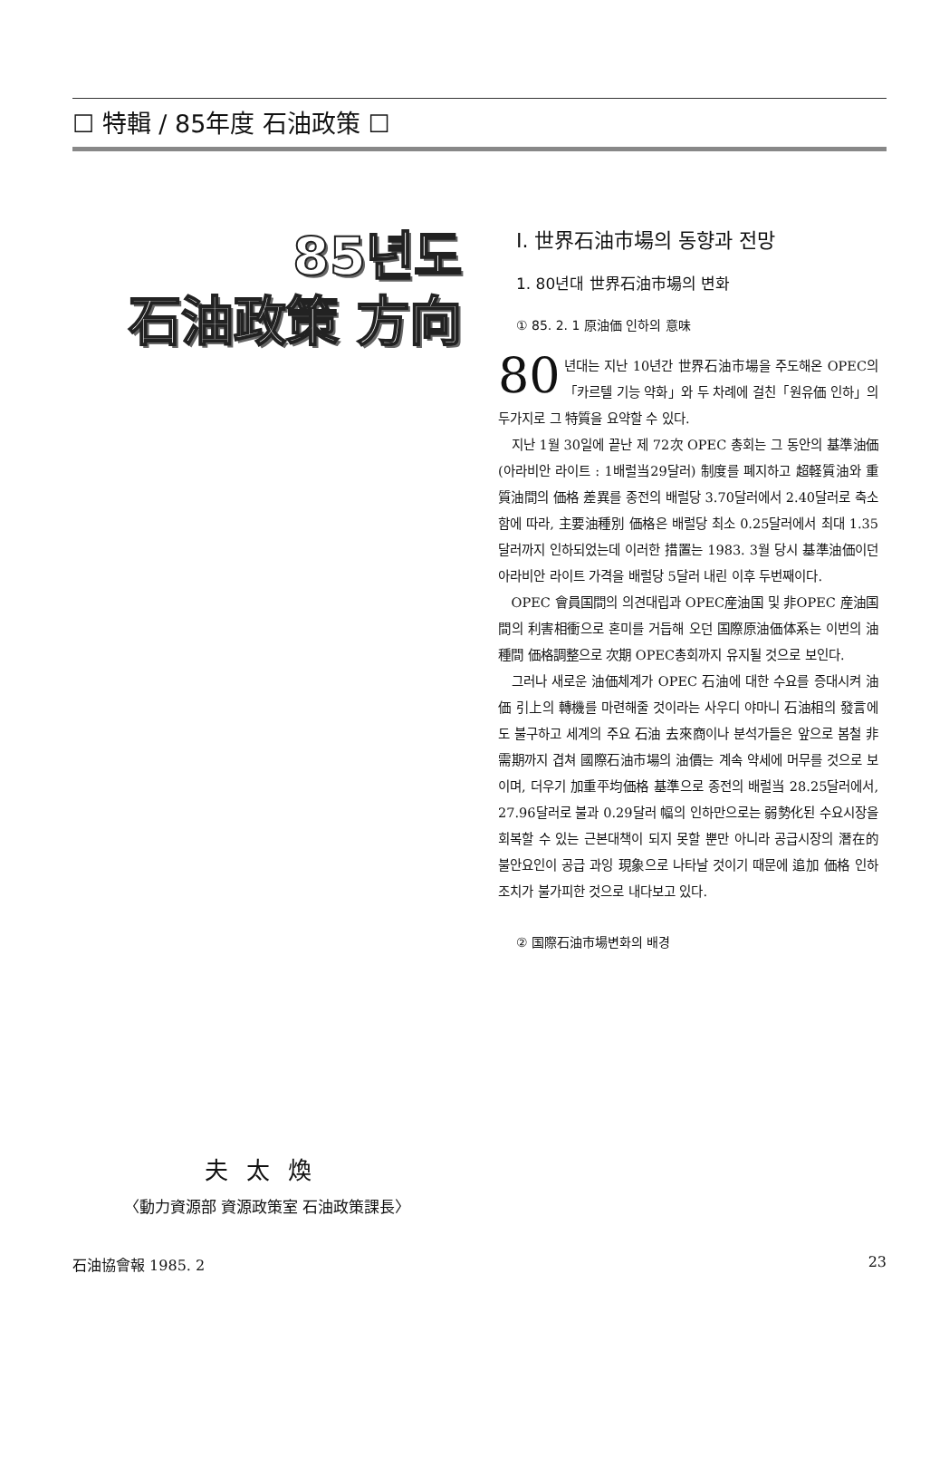☐ 特輯 / 85年度 石油政策 ☐
85년도
石油政策 方向
夫太煥
〈動力資源部 資源政策室 石油政策課長〉
Ⅰ. 世界石油市場의 동향과 전망
1. 80년대 世界石油市場의 변화
① 85. 2. 1 原油価 인하의 意味
80 년대는 지난 10년간 世界石油市場을 주도해온 OPEC의「카르텔 기능 약화」와 두 차례에 걸친「원유価 인하」의 두가지로 그 特質을 요약할 수 있다.
지난 1월 30일에 끝난 제 72次 OPEC 총회는 그 동안의 基準油価(아라비안 라이트 : 1배럴当29달러) 制度를 폐지하고 超軽質油와 重質油間의 価格 差異를 종전의 배럴당 3.70달러에서 2.40달러로 축소함에 따라, 主要油種別 価格은 배럴당 최소 0.25달러에서 최대 1.35달러까지 인하되었는데 이러한 措置는 1983. 3월 당시 基準油価이던 아라비안 라이트 가격을 배럴당 5달러 내린 이후 두번째이다.
OPEC 會員国間의 의견대립과 OPEC産油国 및 非OPEC 産油国間의 利害相衝으로 혼미를 거듭해 오던 国際原油価体系는 이번의 油種間 価格調整으로 次期 OPEC총회까지 유지될 것으로 보인다.
그러나 새로운 油価체계가 OPEC 石油에 대한 수요를 증대시켜 油価 引上의 轉機를 마련해줄 것이라는 사우디 야마니 石油相의 發言에도 불구하고 세계의 주요 石油 去來商이나 분석가들은 앞으로 봄철 非需期까지 겹쳐 國際石油市場의 油價는 계속 약세에 머무를 것으로 보이며, 더우기 加重平均価格 基準으로 종전의 배럴当 28.25달러에서, 27.96달러로 불과 0.29달러 幅의 인하만으로는 弱勢化된 수요시장을 회복할 수 있는 근본대책이 되지 못할 뿐만 아니라 공급시장의 潛在的 불안요인이 공급 과잉 現象으로 나타날 것이기 때문에 追加 価格 인하 조치가 불가피한 것으로 내다보고 있다.
② 国際石油市場변화의 배경
石油協會報 1985. 2 23